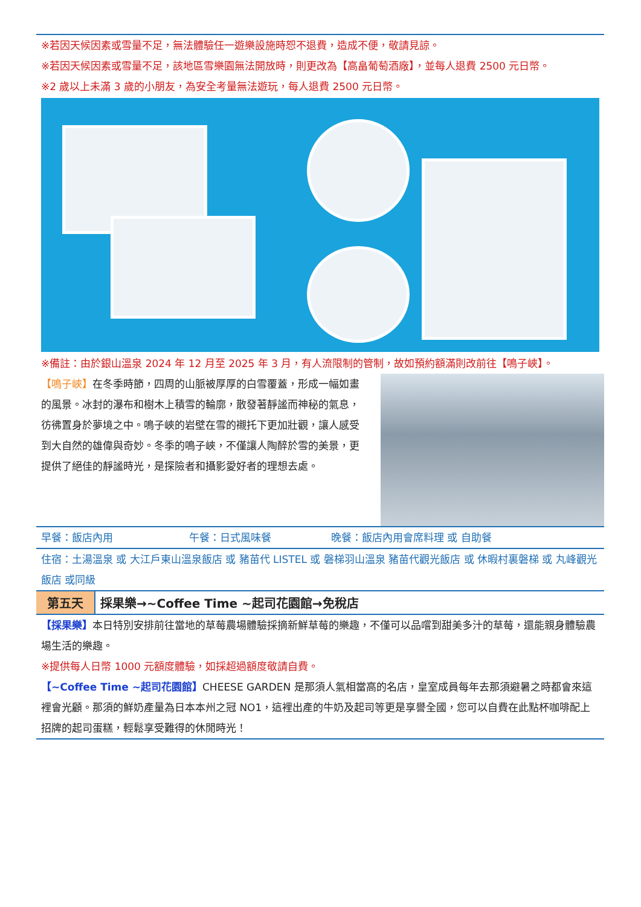※若因天候因素或雪量不足，無法體驗任一遊樂設施時恕不退費，造成不便，敬請見諒。
※若因天候因素或雪量不足，該地區雪樂園無法開放時，則更改為【高畠葡萄酒廠】，並每人退費 2500 元日幣。
※2 歲以上未滿 3 歲的小朋友，為安全考量無法遊玩，每人退費 2500 元日幣。
※備註：由於銀山溫泉 2024 年 12 月至 2025 年 3 月，有人流限制的管制，故如預約額滿則改前往【鳴子峽】。
【鳴子峽】在冬季時節，四周的山脈被厚厚的白雪覆蓋，形成一幅如畫的風景。冰封的瀑布和樹木上積雪的輪廓，散發著靜謐而神秘的氣息，彷彿置身於夢境之中。鳴子峽的岩壁在雪的襯托下更加壯觀，讓人感受到大自然的雄偉與奇妙。冬季的鳴子峽，不僅讓人陶醉於雪的美景，更提供了絕佳的靜謐時光，是探險者和攝影愛好者的理想去處。
早餐：飯店內用 午餐：日式風味餐 晚餐：飯店內用會席料理 或 自助餐
住宿：土湯溫泉 或 大江戶東山溫泉飯店 或 豬苗代 LISTEL 或 磐梯羽山溫泉 豬苗代觀光飯店 或 休暇村裏磐梯 或 丸峰觀光飯店 或同級
| 第五天 | 採果樂→~Coffee Time ~起司花園館→免稅店 |
【採果樂】本日特別安排前往當地的草莓農場體驗採摘新鮮草莓的樂趣，不僅可以品嚐到甜美多汁的草莓，還能親身體驗農場生活的樂趣。
※提供每人日幣 1000 元額度體驗，如採超過額度敬請自費。
【~Coffee Time ~起司花園館】CHEESE GARDEN 是那須人氣相當高的名店，皇室成員每年去那須避暑之時都會來這裡會光顧。那須的鮮奶產量為日本本州之冠 NO1，這裡出產的牛奶及起司等更是享譽全國，您可以自費在此點杯咖啡配上招牌的起司蛋糕，輕鬆享受難得的休閒時光！